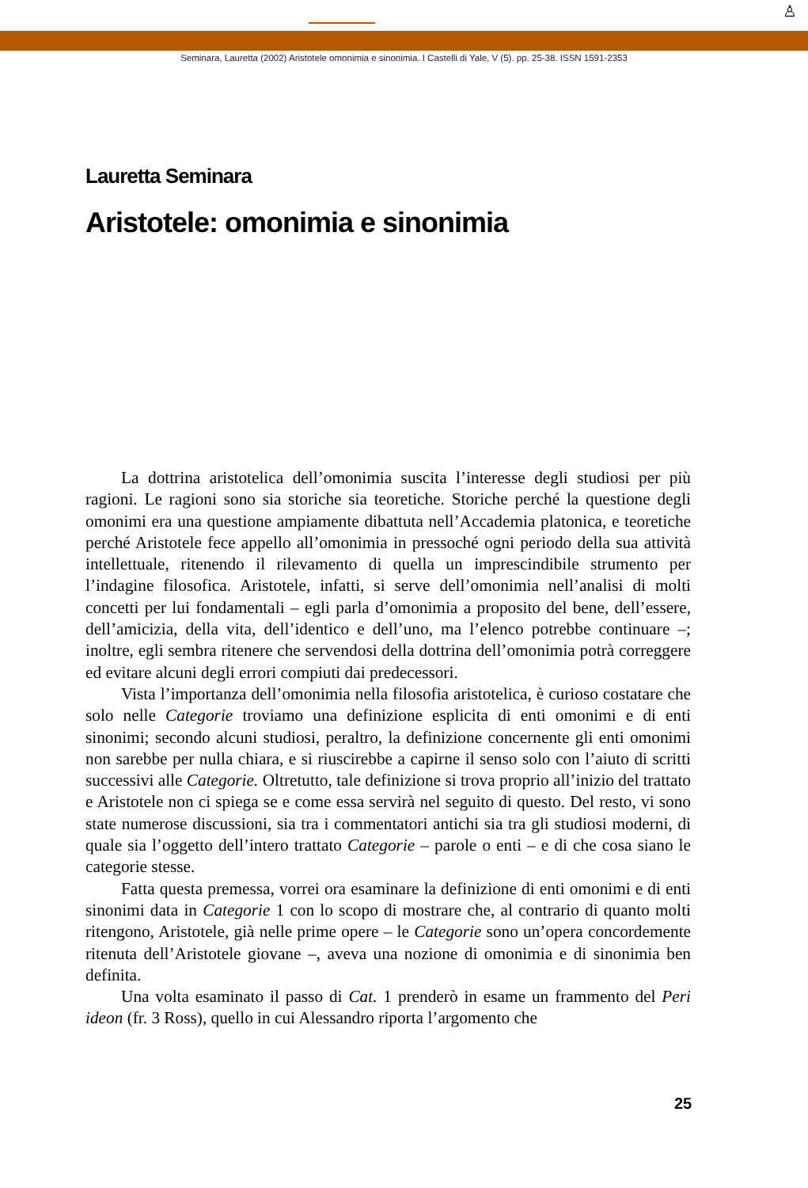♙
Seminara, Lauretta (2002) Aristotele omonimia e sinonimia. I Castelli di Yale, V (5). pp. 25-38. ISSN 1591-2353
Lauretta Seminara
Aristotele: omonimia e sinonimia
La dottrina aristotelica dell’omonimia suscita l’interesse degli studiosi per più ragioni. Le ragioni sono sia storiche sia teoretiche. Storiche perché la questione degli omonimi era una questione ampiamente dibattuta nell’Accademia platonica, e teoretiche perché Aristotele fece appello all’omonimia in pressoché ogni periodo della sua attività intellettuale, ritenendo il rilevamento di quella un imprescindibile strumento per l’indagine filosofica. Aristotele, infatti, si serve dell’omonimia nell’analisi di molti concetti per lui fondamentali – egli parla d’omonimia a proposito del bene, dell’essere, dell’amicizia, della vita, dell’identico e dell’uno, ma l’elenco potrebbe continuare –; inoltre, egli sembra ritenere che servendosi della dottrina dell’omonimia potrà correggere ed evitare alcuni degli errori compiuti dai predecessori.
Vista l’importanza dell’omonimia nella filosofia aristotelica, è curioso costatare che solo nelle Categorie troviamo una definizione esplicita di enti omonimi e di enti sinonimi; secondo alcuni studiosi, peraltro, la definizione concernente gli enti omonimi non sarebbe per nulla chiara, e si riuscirebbe a capirne il senso solo con l’aiuto di scritti successivi alle Categorie. Oltretutto, tale definizione si trova proprio all’inizio del trattato e Aristotele non ci spiega se e come essa servirà nel seguito di questo. Del resto, vi sono state numerose discussioni, sia tra i commentatori antichi sia tra gli studiosi moderni, di quale sia l’oggetto dell’intero trattato Categorie – parole o enti – e di che cosa siano le categorie stesse.
Fatta questa premessa, vorrei ora esaminare la definizione di enti omonimi e di enti sinonimi data in Categorie 1 con lo scopo di mostrare che, al contrario di quanto molti ritengono, Aristotele, già nelle prime opere – le Categorie sono un’opera concordemente ritenuta dell’Aristotele giovane –, aveva una nozione di omonimia e di sinonimia ben definita.
Una volta esaminato il passo di Cat. 1 prenderò in esame un frammento del Peri ideon (fr. 3 Ross), quello in cui Alessandro riporta l’argomento che
25